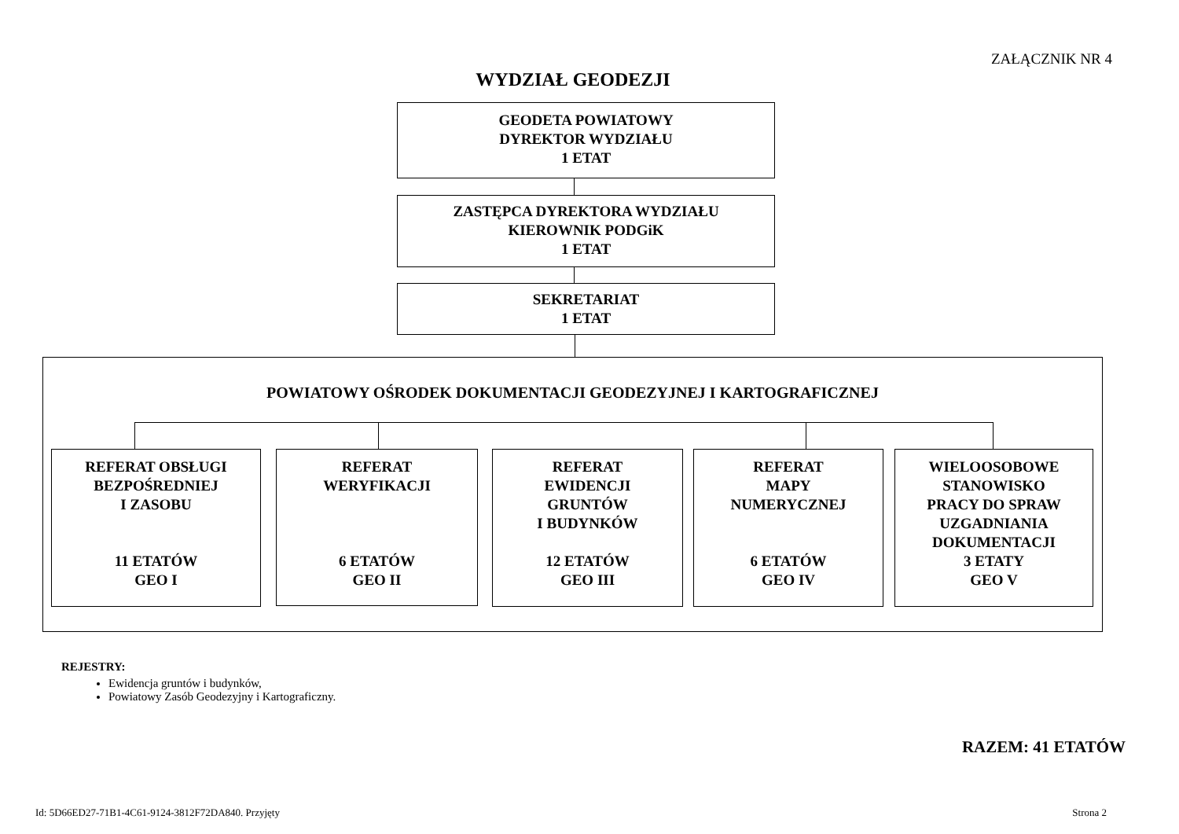ZAŁĄCZNIK NR 4
WYDZIAŁ GEODEZJI
GEODETA POWIATOWY
DYREKTOR WYDZIAŁU
1 ETAT
ZASTĘPCA DYREKTORA WYDZIAŁU
KIEROWNIK PODGiK
1 ETAT
SEKRETARIAT
1 ETAT
POWIATOWY OŚRODEK DOKUMENTACJI GEODEZYJNEJ I KARTOGRAFICZNEJ
REFERAT OBSŁUGI
BEZPOŚREDNIEJ
I ZASOBU
11 ETATÓW
GEO I
REFERAT
WERYFIKACJI
6 ETATÓW
GEO II
REFERAT
EWIDENCJI
GRUNTÓW
I BUDYNKÓW
12 ETATÓW
GEO III
REFERAT
MAPY
NUMERYCZNEJ
6 ETATÓW
GEO IV
WIELOOSOBOWE
STANOWISKO
PRACY DO SPRAW
UZGADNIANIA
DOKUMENTACJI
3 ETATY
GEO V
REJESTRY:
Ewidencja gruntów i budynków,
Powiatowy Zasób Geodezyjny i Kartograficzny.
RAZEM: 41 ETATÓW
Id: 5D66ED27-71B1-4C61-9124-3812F72DA840. Przyjęty Strona 2